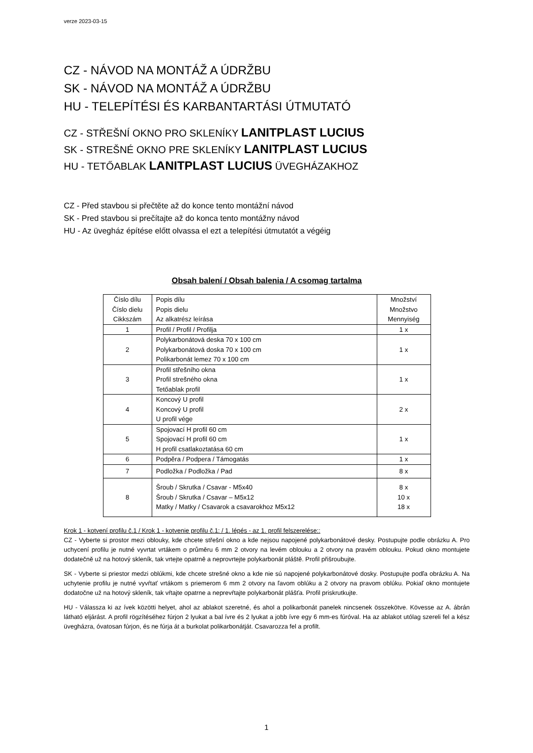verze 2023-03-15
CZ - NÁVOD NA MONTÁŽ A ÚDRŽBU
SK - NÁVOD NA MONTÁŽ A ÚDRŽBU
HU - TELEPÍTÉSI ÉS KARBANTARTÁSI ÚTMUTATÓ
CZ - STŘEŠNÍ OKNO PRO SKLENÍKY LANITPLAST LUCIUS
SK - STREŠNÉ OKNO PRE SKLENÍKY LANITPLAST LUCIUS
HU - TETŐABLAK LANITPLAST LUCIUS ÜVEGHÁZAKHOZ
CZ - Před stavbou si přečtěte až do konce tento montážní návod
SK - Pred stavbou si prečítajte až do konca tento montážny návod
HU - Az üvegház építése előtt olvassa el ezt a telepítési útmutatót a végéig
Obsah balení / Obsah balenia / A csomag tartalma
| Číslo dílu Číslo dielu Cikkszám | Popis dílu Popis dielu Az alkatrész leírása | Množství Množstvo Mennyiség |
| 1 | Profil / Profil / Profilja | 1 x |
| 2 | Polykarbonátová deska 70 x 100 cm Polykarbonátová doska 70 x 100 cm Polikarbonát lemez 70 x 100 cm | 1 x |
| 3 | Profil střešního okna Profil strešného okna Tetőablak profil | 1 x |
| 4 | Koncový U profil Koncový U profil U profil vége | 2 x |
| 5 | Spojovací H profil 60 cm Spojovací H profil 60 cm H profil csatlakoztatása 60 cm | 1 x |
| 6 | Podpěra / Podpera / Támogatás | 1 x |
| 7 | Podložka / Podložka / Pad | 8 x |
| 8 | Šroub / Skrutka / Csavar - M5x40 Šroub / Skrutka / Csavar – M5x12 Matky / Matky / Csavarok a csavarokhoz M5x12 | 8 x 10 x 18 x |
Krok 1 - kotvení profilu č.1 / Krok 1 - kotvenie profilu č.1: / 1. lépés - az 1. profil felszerelése::
CZ - Vyberte si prostor mezi oblouky, kde chcete střešní okno a kde nejsou napojené polykarbonátové desky. Postupujte podle obrázku A. Pro uchycení profilu je nutné vyvrtat vrtákem o průměru 6 mm 2 otvory na levém oblouku a 2 otvory na pravém oblouku. Pokud okno montujete dodatečně už na hotový skleník, tak vrtejte opatrně a neprovrtejte polykarbonát pláště. Profil přišroubujte.
SK - Vyberte si priestor medzi oblúkmi, kde chcete strešné okno a kde nie sú napojené polykarbonátové dosky. Postupujte podľa obrázku A. Na uchytenie profilu je nutné vyvŕtať vrtákom s priemerom 6 mm 2 otvory na ľavom oblúku a 2 otvory na pravom oblúku. Pokiaľ okno montujete dodatočne už na hotový skleník, tak vŕtajte opatrne a neprevŕtajte polykarbonát plášťa. Profil priskrutkujte.
HU - Válassza ki az ívek közötti helyet, ahol az ablakot szeretné, és ahol a polikarbonát panelek nincsenek összekötve. Kövesse az A. ábrán látható eljárást. A profil rögzítéséhez fúrjon 2 lyukat a bal ívre és 2 lyukat a jobb ívre egy 6 mm-es fúróval. Ha az ablakot utólag szereli fel a kész üvegházra, óvatosan fúrjon, és ne fúrja át a burkolat polikarbonátját. Csavarozza fel a profilt.
1